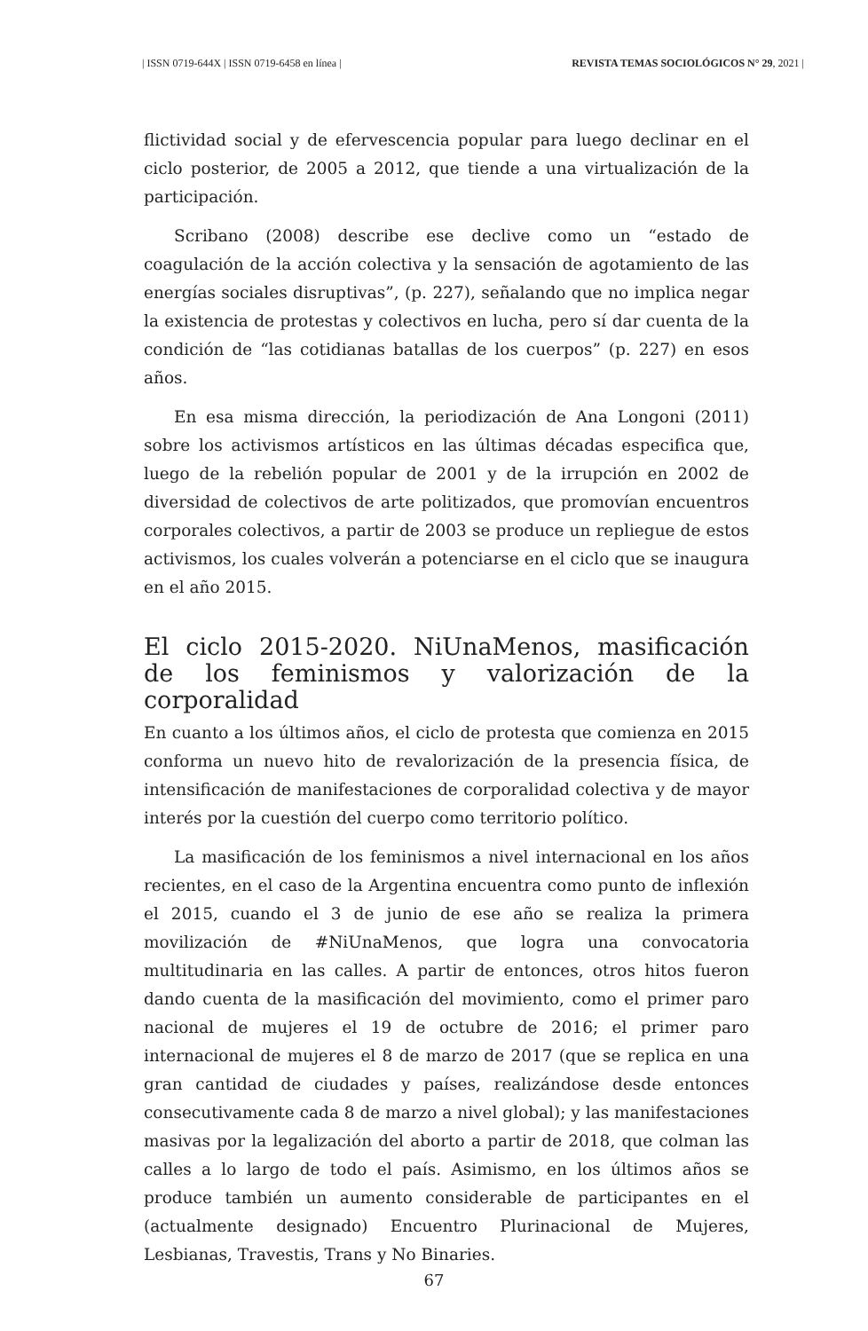| ISSN 0719-644X | ISSN 0719-6458 en línea | REVISTA TEMAS SOCIOLÓGICOS N° 29, 2021 |
flictividad social y de efervescencia popular para luego declinar en el ciclo posterior, de 2005 a 2012, que tiende a una virtualización de la participación.
Scribano (2008) describe ese declive como un “estado de coagulación de la acción colectiva y la sensación de agotamiento de las energías sociales disruptivas”, (p. 227), señalando que no implica negar la existencia de protestas y colectivos en lucha, pero sí dar cuenta de la condición de “las cotidianas batallas de los cuerpos” (p. 227) en esos años.
En esa misma dirección, la periodización de Ana Longoni (2011) sobre los activismos artísticos en las últimas décadas especifica que, luego de la rebelión popular de 2001 y de la irrupción en 2002 de diversidad de colectivos de arte politizados, que promovían encuentros corporales colectivos, a partir de 2003 se produce un repliegue de estos activismos, los cuales volverán a potenciarse en el ciclo que se inaugura en el año 2015.
El ciclo 2015-2020. NiUnaMenos, masificación de los feminismos y valorización de la corporalidad
En cuanto a los últimos años, el ciclo de protesta que comienza en 2015 conforma un nuevo hito de revalorización de la presencia física, de intensificación de manifestaciones de corporalidad colectiva y de mayor interés por la cuestión del cuerpo como territorio político.
La masificación de los feminismos a nivel internacional en los años recientes, en el caso de la Argentina encuentra como punto de inflexión el 2015, cuando el 3 de junio de ese año se realiza la primera movilización de #NiUnaMenos, que logra una convocatoria multitudinaria en las calles. A partir de entonces, otros hitos fueron dando cuenta de la masificación del movimiento, como el primer paro nacional de mujeres el 19 de octubre de 2016; el primer paro internacional de mujeres el 8 de marzo de 2017 (que se replica en una gran cantidad de ciudades y países, realizándose desde entonces consecutivamente cada 8 de marzo a nivel global); y las manifestaciones masivas por la legalización del aborto a partir de 2018, que colman las calles a lo largo de todo el país. Asimismo, en los últimos años se produce también un aumento considerable de participantes en el (actualmente designado) Encuentro Plurinacional de Mujeres, Lesbianas, Travestis, Trans y No Binaries.
67